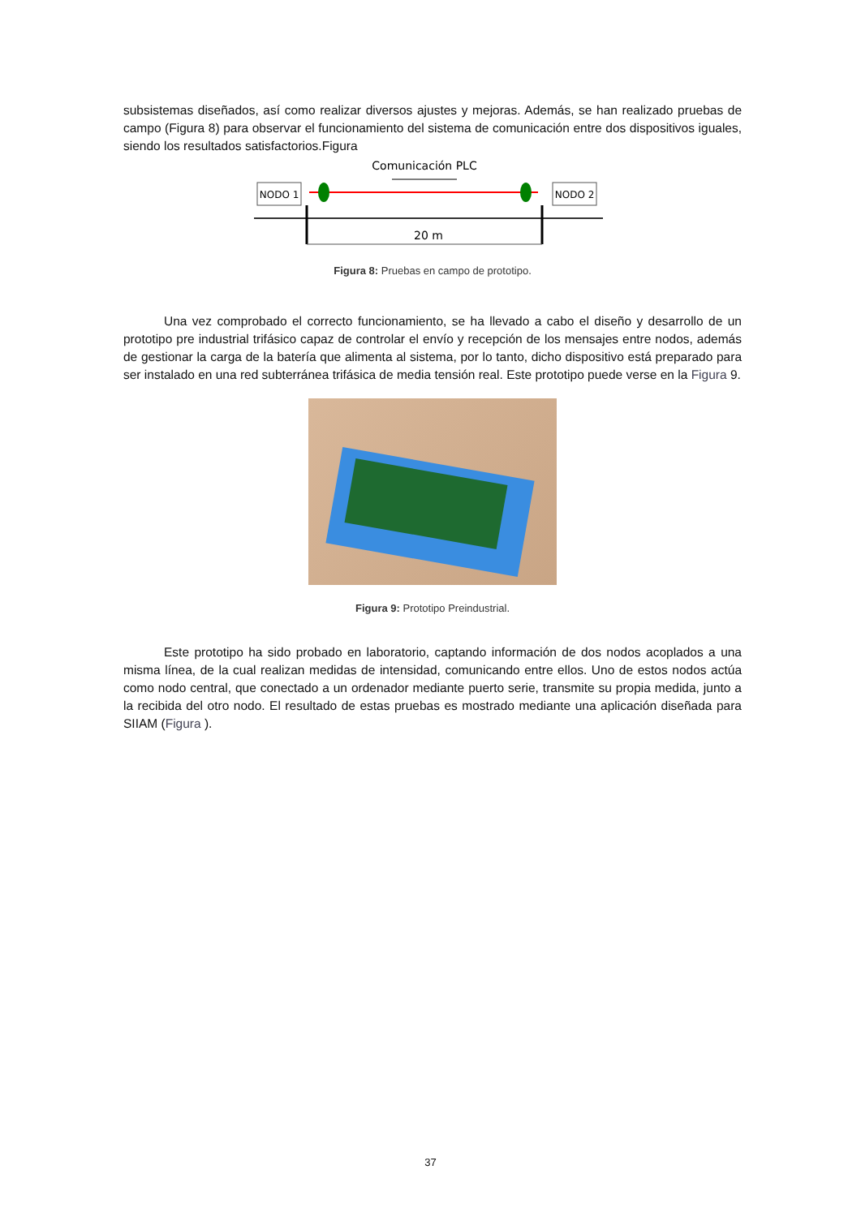subsistemas diseñados, así como realizar diversos ajustes y mejoras. Además, se han realizado pruebas de campo (Figura 8) para observar el funcionamiento del sistema de comunicación entre dos dispositivos iguales, siendo los resultados satisfactorios.Figura
Comunicación PLC
NODO 1
NODO 2
20 m
Figura 8: Pruebas en campo de prototipo.
Una vez comprobado el correcto funcionamiento, se ha llevado a cabo el diseño y desarrollo de un prototipo pre industrial trifásico capaz de controlar el envío y recepción de los mensajes entre nodos, además de gestionar la carga de la batería que alimenta al sistema, por lo tanto, dicho dispositivo está preparado para ser instalado en una red subterránea trifásica de media tensión real. Este prototipo puede verse en la Figura 9.
Figura 9: Prototipo Preindustrial.
Este prototipo ha sido probado en laboratorio, captando información de dos nodos acoplados a una misma línea, de la cual realizan medidas de intensidad, comunicando entre ellos. Uno de estos nodos actúa como nodo central, que conectado a un ordenador mediante puerto serie, transmite su propia medida, junto a la recibida del otro nodo. El resultado de estas pruebas es mostrado mediante una aplicación diseñada para SIIAM (Figura ).
37